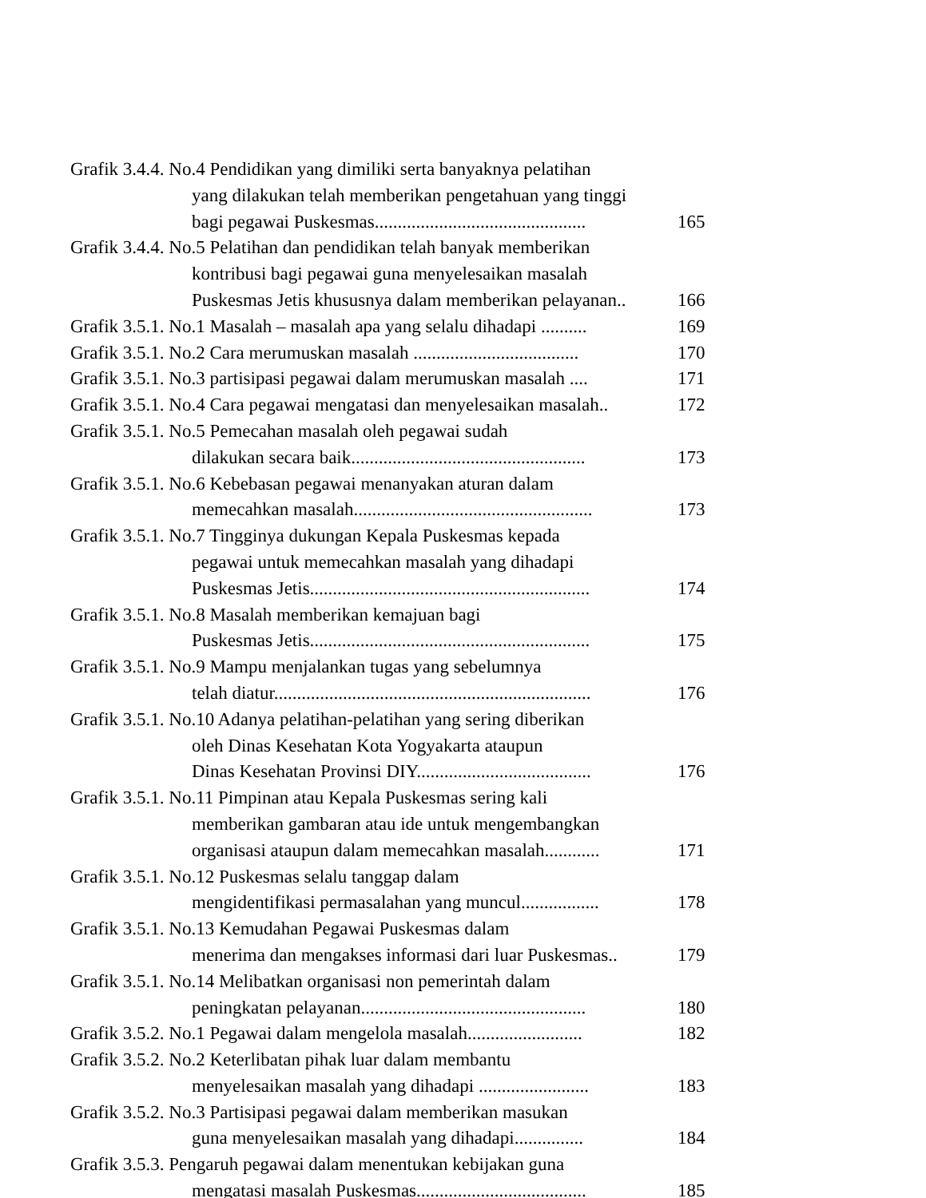Grafik 3.4.4. No.4 Pendidikan yang dimiliki serta banyaknya pelatihan
yang dilakukan telah memberikan pengetahuan yang tinggi
bagi pegawai Puskesmas.............................................. 165
Grafik 3.4.4. No.5 Pelatihan dan pendidikan telah banyak memberikan
kontribusi bagi pegawai guna menyelesaikan masalah
Puskesmas Jetis khususnya dalam memberikan pelayanan.. 166
Grafik 3.5.1. No.1 Masalah – masalah apa yang selalu dihadapi .......... 169
Grafik 3.5.1. No.2 Cara merumuskan masalah .................................... 170
Grafik 3.5.1. No.3 partisipasi pegawai dalam merumuskan masalah .... 171
Grafik 3.5.1. No.4 Cara pegawai mengatasi dan menyelesaikan masalah.. 172
Grafik 3.5.1. No.5 Pemecahan masalah oleh pegawai sudah
dilakukan secara baik................................................... 173
Grafik 3.5.1. No.6 Kebebasan pegawai menanyakan aturan dalam
memecahkan masalah.................................................... 173
Grafik 3.5.1. No.7 Tingginya dukungan Kepala Puskesmas kepada
pegawai untuk memecahkan masalah yang dihadapi
Puskesmas Jetis............................................................. 174
Grafik 3.5.1. No.8 Masalah memberikan kemajuan bagi
Puskesmas Jetis............................................................. 175
Grafik 3.5.1. No.9 Mampu menjalankan tugas yang sebelumnya
telah diatur..................................................................... 176
Grafik 3.5.1. No.10 Adanya pelatihan-pelatihan yang sering diberikan
oleh Dinas Kesehatan Kota Yogyakarta ataupun
Dinas Kesehatan Provinsi DIY...................................... 176
Grafik 3.5.1. No.11 Pimpinan atau Kepala Puskesmas sering kali
memberikan gambaran atau ide untuk mengembangkan
organisasi ataupun dalam memecahkan masalah............ 171
Grafik 3.5.1. No.12 Puskesmas selalu tanggap dalam
mengidentifikasi permasalahan yang muncul................. 178
Grafik 3.5.1. No.13 Kemudahan Pegawai Puskesmas dalam
menerima dan mengakses informasi dari luar Puskesmas.. 179
Grafik 3.5.1. No.14 Melibatkan organisasi non pemerintah dalam
peningkatan pelayanan................................................. 180
Grafik 3.5.2. No.1 Pegawai dalam mengelola masalah......................... 182
Grafik 3.5.2. No.2 Keterlibatan pihak luar dalam membantu
menyelesaikan masalah yang dihadapi ........................ 183
Grafik 3.5.2. No.3 Partisipasi pegawai dalam memberikan masukan
guna menyelesaikan masalah yang dihadapi............... 184
Grafik 3.5.3. Pengaruh pegawai dalam menentukan kebijakan guna
mengatasi masalah Puskesmas..................................... 185